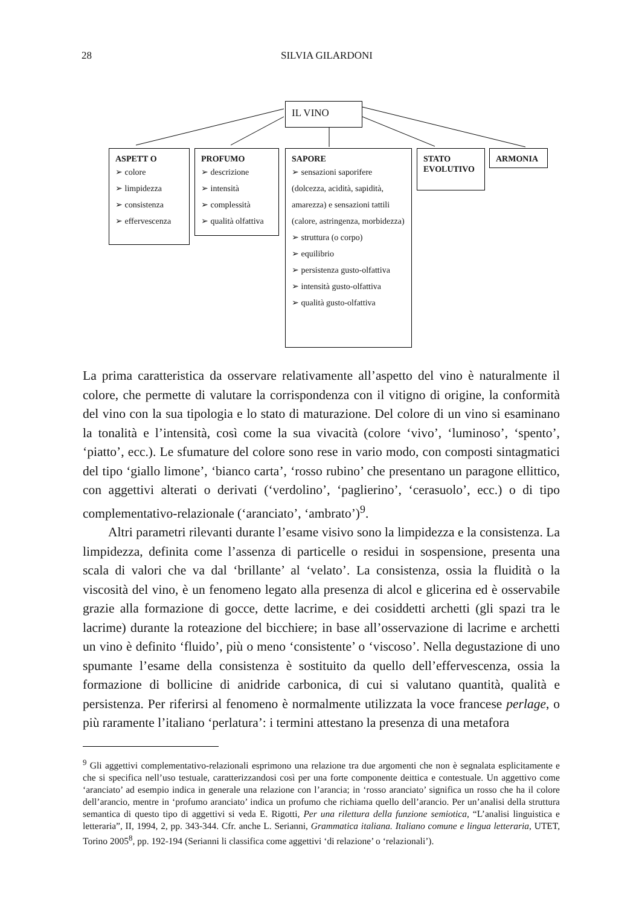28 SILVIA GILARDONI
IL VINO
ASPETT O
➢ colore
➢ limpidezza
➢ consistenza
➢ effervescenza
PROFUMO
➢ descrizione
➢ intensità
➢ complessità
➢ qualità olfattiva
SAPORE
➢ sensazioni saporifere
(dolcezza, acidità, sapidità, amarezza) e sensazioni tattili (calore, astringenza, morbidezza)
➢ struttura (o corpo)
➢ equilibrio
➢ persistenza gusto-olfattiva
➢ intensità gusto-olfattiva
➢ qualità gusto-olfattiva
STATO
EVOLUTIVO
ARMONIA
La prima caratteristica da osservare relativamente all’aspetto del vino è naturalmente il colore, che permette di valutare la corrispondenza con il vitigno di origine, la conformità del vino con la sua tipologia e lo stato di maturazione. Del colore di un vino si esaminano la tonalità e l’intensità, così come la sua vivacità (colore ‘vivo’, ‘luminoso’, ‘spento’, ‘piatto’, ecc.). Le sfumature del colore sono rese in vario modo, con composti sintagmatici del tipo ‘giallo limone’, ‘bianco carta’, ‘rosso rubino’ che presentano un paragone ellittico, con aggettivi alterati o derivati (‘verdolino’, ‘paglierino’, ‘cerasuolo’, ecc.) o di tipo complementativo-relazionale (‘aranciato’, ‘ambrato’)<sup>9</sup>.
Altri parametri rilevanti durante l’esame visivo sono la limpidezza e la consistenza. La limpidezza, definita come l’assenza di particelle o residui in sospensione, presenta una scala di valori che va dal ‘brillante’ al ‘velato’. La consistenza, ossia la fluidità o la viscosità del vino, è un fenomeno legato alla presenza di alcol e glicerina ed è osservabile grazie alla formazione di gocce, dette lacrime, e dei cosiddetti archetti (gli spazi tra le lacrime) durante la roteazione del bicchiere; in base all’osservazione di lacrime e archetti un vino è definito ‘fluido’, più o meno ‘consistente’ o ‘viscoso’. Nella degustazione di uno spumante l’esame della consistenza è sostituito da quello dell’effervescenza, ossia la formazione di bollicine di anidride carbonica, di cui si valutano quantità, qualità e persistenza. Per riferirsi al fenomeno è normalmente utilizzata la voce francese perlage, o più raramente l’italiano ‘perlatura’: i termini attestano la presenza di una metafora
<sup>9</sup> Gli aggettivi complementativo-relazionali esprimono una relazione tra due argomenti che non è segnalata esplicitamente e che si specifica nell’uso testuale, caratterizzandosi così per una forte componente deittica e contestuale. Un aggettivo come ‘aranciato’ ad esempio indica in generale una relazione con l’arancia; in ‘rosso aranciato’ significa un rosso che ha il colore dell’arancio, mentre in ‘profumo aranciato’ indica un profumo che richiama quello dell’arancio. Per un’analisi della struttura semantica di questo tipo di aggettivi si veda E. Rigotti, Per una rilettura della funzione semiotica, “L’analisi linguistica e letteraria”, II, 1994, 2, pp. 343-344. Cfr. anche L. Serianni, Grammatica italiana. Italiano comune e lingua letteraria, UTET, Torino 2005<sup>8</sup>, pp. 192-194 (Serianni li classifica come aggettivi ‘di relazione’ o ‘relazionali’).